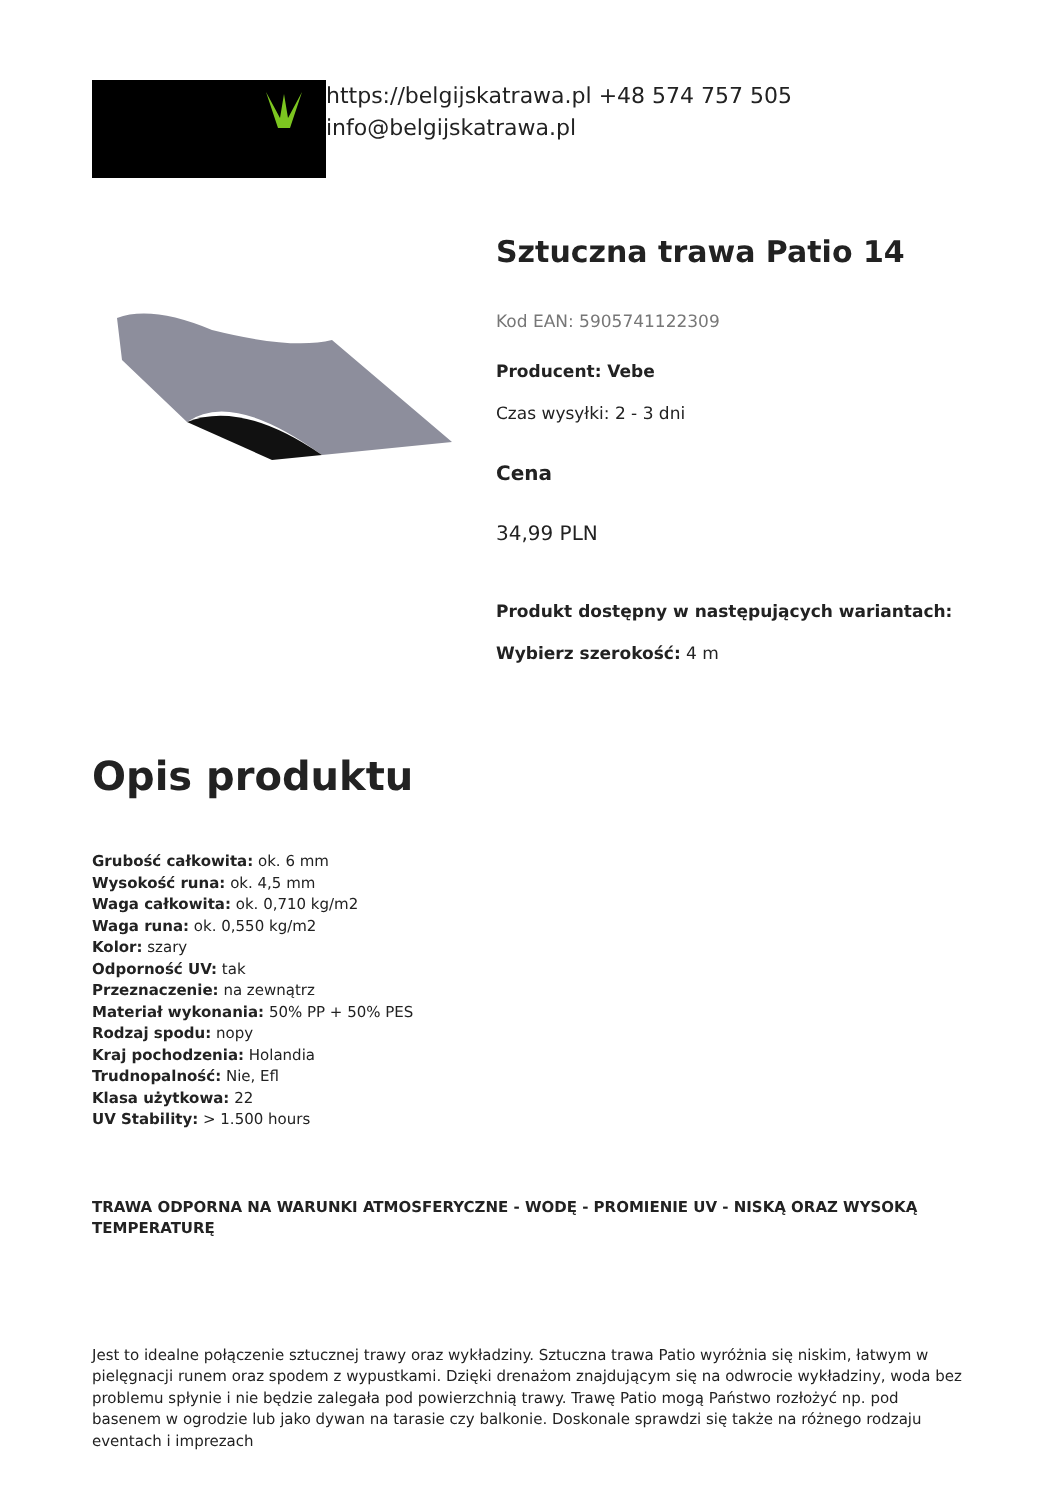https://belgijskatrawa.pl +48 574 757 505
info@belgijskatrawa.pl
Sztuczna trawa Patio 14
Kod EAN: 5905741122309
Producent: Vebe
Czas wysyłki: 2 - 3 dni
Cena
34,99 PLN
Produkt dostępny w następujących wariantach:
Wybierz szerokość: 4 m
Opis produktu
Grubość całkowita: ok. 6 mm
Wysokość runa: ok. 4,5 mm
Waga całkowita: ok. 0,710 kg/m2
Waga runa: ok. 0,550 kg/m2
Kolor: szary
Odporność UV: tak
Przeznaczenie: na zewnątrz
Materiał wykonania: 50% PP + 50% PES
Rodzaj spodu: nopy
Kraj pochodzenia: Holandia
Trudnopalność: Nie, Efl
Klasa użytkowa: 22
UV Stability: > 1.500 hours
TRAWA ODPORNA NA WARUNKI ATMOSFERYCZNE - WODĘ - PROMIENIE UV - NISKĄ ORAZ WYSOKĄ TEMPERATURĘ
Jest to idealne połączenie sztucznej trawy oraz wykładziny. Sztuczna trawa Patio wyróżnia się niskim, łatwym w pielęgnacji runem oraz spodem z wypustkami. Dzięki drenażom znajdującym się na odwrocie wykładziny, woda bez problemu spłynie i nie będzie zalegała pod powierzchnią trawy. Trawę Patio mogą Państwo rozłożyć np. pod basenem w ogrodzie lub jako dywan na tarasie czy balkonie. Doskonale sprawdzi się także na różnego rodzaju eventach i imprezach